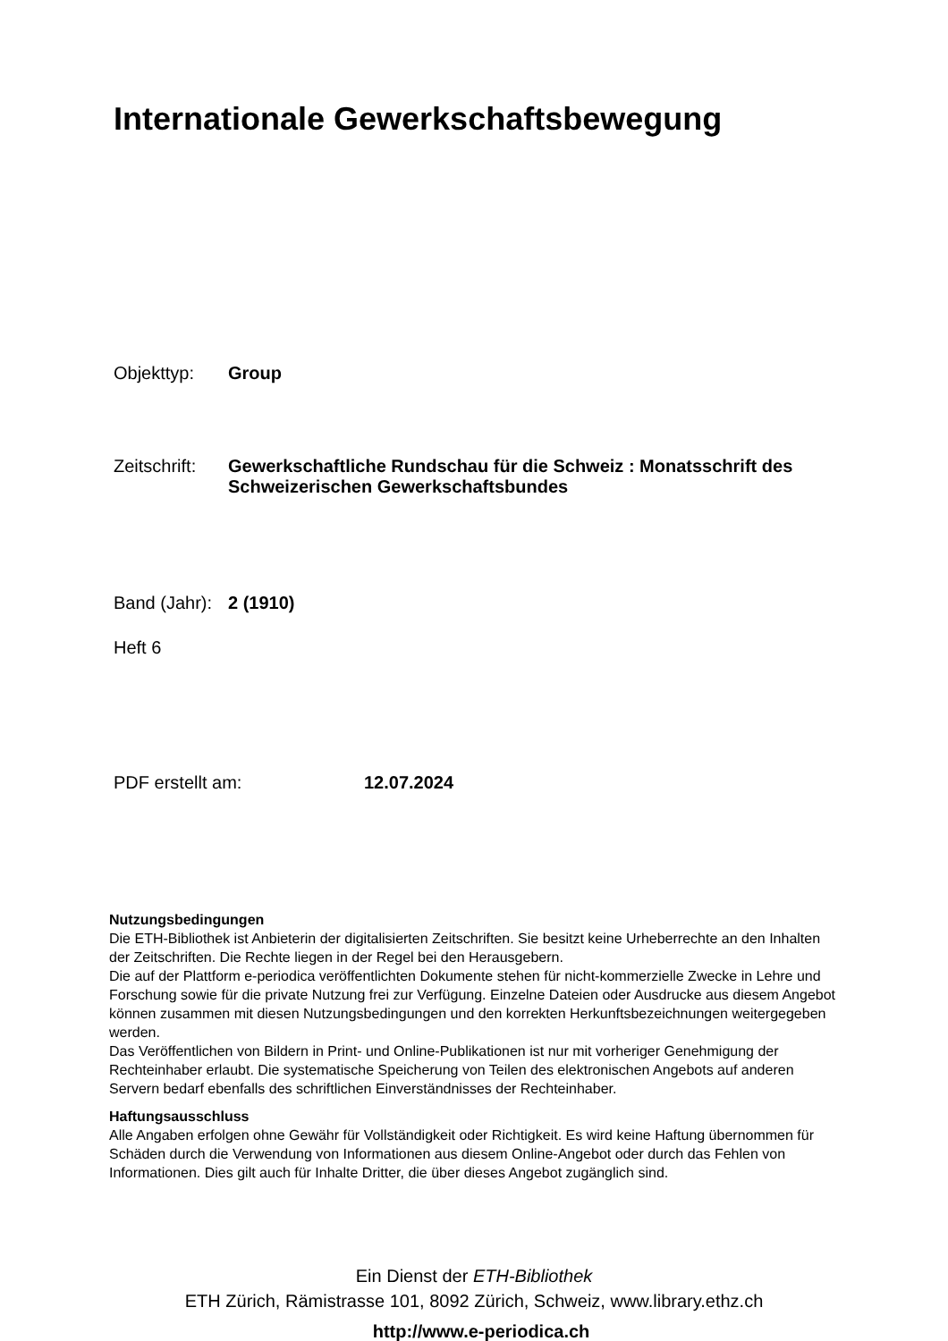Internationale Gewerkschaftsbewegung
Objekttyp: Group
Zeitschrift:
Gewerkschaftliche Rundschau für die Schweiz : Monatsschrift des
Schweizerischen Gewerkschaftsbundes
Band (Jahr):
2 (1910)
Heft 6
PDF erstellt am: 12.07.2024
Nutzungsbedingungen
Die ETH-Bibliothek ist Anbieterin der digitalisierten Zeitschriften. Sie besitzt keine Urheberrechte an den Inhalten der Zeitschriften. Die Rechte liegen in der Regel bei den Herausgebern.
Die auf der Plattform e-periodica veröffentlichten Dokumente stehen für nicht-kommerzielle Zwecke in Lehre und Forschung sowie für die private Nutzung frei zur Verfügung. Einzelne Dateien oder Ausdrucke aus diesem Angebot können zusammen mit diesen Nutzungsbedingungen und den korrekten Herkunftsbezeichnungen weitergegeben werden.
Das Veröffentlichen von Bildern in Print- und Online-Publikationen ist nur mit vorheriger Genehmigung der Rechteinhaber erlaubt. Die systematische Speicherung von Teilen des elektronischen Angebots auf anderen Servern bedarf ebenfalls des schriftlichen Einverständnisses der Rechteinhaber.
Haftungsausschluss
Alle Angaben erfolgen ohne Gewähr für Vollständigkeit oder Richtigkeit. Es wird keine Haftung übernommen für Schäden durch die Verwendung von Informationen aus diesem Online-Angebot oder durch das Fehlen von Informationen. Dies gilt auch für Inhalte Dritter, die über dieses Angebot zugänglich sind.
Ein Dienst der ETH-Bibliothek
ETH Zürich, Rämistrasse 101, 8092 Zürich, Schweiz, www.library.ethz.ch
http://www.e-periodica.ch